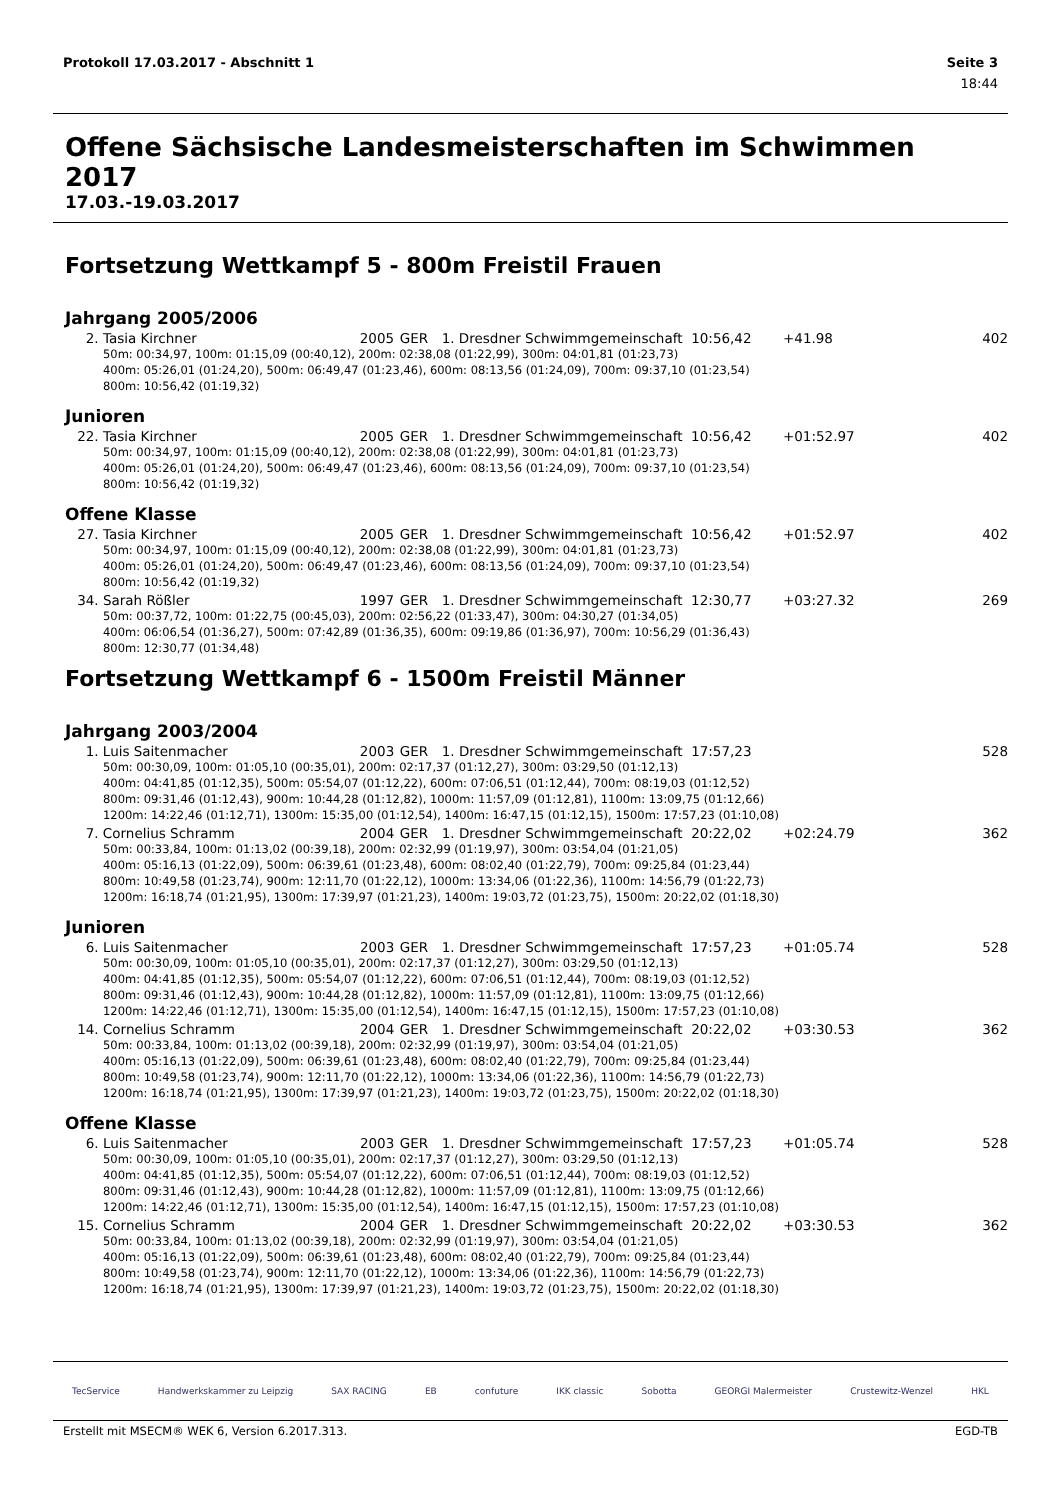Protokoll 17.03.2017 - Abschnitt 1 Seite 3
18:44
Offene Sächsische Landesmeisterschaften im Schwimmen 2017
17.03.-19.03.2017
Fortsetzung Wettkampf 5 - 800m Freistil Frauen
Jahrgang 2005/2006
| 2. | Tasia Kirchner | 2005 | GER | 1. Dresdner Schwimmgemeinschaft | 10:56,42 | +41.98 | 402 |
| 50m: 00:34,97, 100m: 01:15,09 (00:40,12), 200m: 02:38,08 (01:22,99), 300m: 04:01,81 (01:23,73) 400m: 05:26,01 (01:24,20), 500m: 06:49,47 (01:23,46), 600m: 08:13,56 (01:24,09), 700m: 09:37,10 (01:23,54) 800m: 10:56,42 (01:19,32) | | | | | | | |
Junioren
| 22. | Tasia Kirchner | 2005 | GER | 1. Dresdner Schwimmgemeinschaft | 10:56,42 | +01:52.97 | 402 |
| 50m: 00:34,97, 100m: 01:15,09 (00:40,12), 200m: 02:38,08 (01:22,99), 300m: 04:01,81 (01:23,73) 400m: 05:26,01 (01:24,20), 500m: 06:49,47 (01:23,46), 600m: 08:13,56 (01:24,09), 700m: 09:37,10 (01:23,54) 800m: 10:56,42 (01:19,32) | | | | | | | |
Offene Klasse
| 27. | Tasia Kirchner | 2005 | GER | 1. Dresdner Schwimmgemeinschaft | 10:56,42 | +01:52.97 | 402 |
| 50m: 00:34,97, 100m: 01:15,09 (00:40,12), 200m: 02:38,08 (01:22,99), 300m: 04:01,81 (01:23,73) 400m: 05:26,01 (01:24,20), 500m: 06:49,47 (01:23,46), 600m: 08:13,56 (01:24,09), 700m: 09:37,10 (01:23,54) 800m: 10:56,42 (01:19,32) | | | | | | | |
| 34. | Sarah Rößler | 1997 | GER | 1. Dresdner Schwimmgemeinschaft | 12:30,77 | +03:27.32 | 269 |
| 50m: 00:37,72, 100m: 01:22,75 (00:45,03), 200m: 02:56,22 (01:33,47), 300m: 04:30,27 (01:34,05) 400m: 06:06,54 (01:36,27), 500m: 07:42,89 (01:36,35), 600m: 09:19,86 (01:36,97), 700m: 10:56,29 (01:36,43) 800m: 12:30,77 (01:34,48) | | | | | | | |
Fortsetzung Wettkampf 6 - 1500m Freistil Männer
Jahrgang 2003/2004
| 1. | Luis Saitenmacher | 2003 | GER | 1. Dresdner Schwimmgemeinschaft | 17:57,23 | | 528 |
| 50m: 00:30,09, 100m: 01:05,10 (00:35,01), 200m: 02:17,37 (01:12,27), 300m: 03:29,50 (01:12,13) 400m: 04:41,85 (01:12,35), 500m: 05:54,07 (01:12,22), 600m: 07:06,51 (01:12,44), 700m: 08:19,03 (01:12,52) 800m: 09:31,46 (01:12,43), 900m: 10:44,28 (01:12,82), 1000m: 11:57,09 (01:12,81), 1100m: 13:09,75 (01:12,66) 1200m: 14:22,46 (01:12,71), 1300m: 15:35,00 (01:12,54), 1400m: 16:47,15 (01:12,15), 1500m: 17:57,23 (01:10,08) | | | | | | | |
| 7. | Cornelius Schramm | 2004 | GER | 1. Dresdner Schwimmgemeinschaft | 20:22,02 | +02:24.79 | 362 |
| 50m: 00:33,84, 100m: 01:13,02 (00:39,18), 200m: 02:32,99 (01:19,97), 300m: 03:54,04 (01:21,05) 400m: 05:16,13 (01:22,09), 500m: 06:39,61 (01:23,48), 600m: 08:02,40 (01:22,79), 700m: 09:25,84 (01:23,44) 800m: 10:49,58 (01:23,74), 900m: 12:11,70 (01:22,12), 1000m: 13:34,06 (01:22,36), 1100m: 14:56,79 (01:22,73) 1200m: 16:18,74 (01:21,95), 1300m: 17:39,97 (01:21,23), 1400m: 19:03,72 (01:23,75), 1500m: 20:22,02 (01:18,30) | | | | | | | |
Junioren
| 6. | Luis Saitenmacher | 2003 | GER | 1. Dresdner Schwimmgemeinschaft | 17:57,23 | +01:05.74 | 528 |
| 50m: 00:30,09, 100m: 01:05,10 (00:35,01), 200m: 02:17,37 (01:12,27), 300m: 03:29,50 (01:12,13) 400m: 04:41,85 (01:12,35), 500m: 05:54,07 (01:12,22), 600m: 07:06,51 (01:12,44), 700m: 08:19,03 (01:12,52) 800m: 09:31,46 (01:12,43), 900m: 10:44,28 (01:12,82), 1000m: 11:57,09 (01:12,81), 1100m: 13:09,75 (01:12,66) 1200m: 14:22,46 (01:12,71), 1300m: 15:35,00 (01:12,54), 1400m: 16:47,15 (01:12,15), 1500m: 17:57,23 (01:10,08) | | | | | | | |
| 14. | Cornelius Schramm | 2004 | GER | 1. Dresdner Schwimmgemeinschaft | 20:22,02 | +03:30.53 | 362 |
| 50m: 00:33,84, 100m: 01:13,02 (00:39,18), 200m: 02:32,99 (01:19,97), 300m: 03:54,04 (01:21,05) 400m: 05:16,13 (01:22,09), 500m: 06:39,61 (01:23,48), 600m: 08:02,40 (01:22,79), 700m: 09:25,84 (01:23,44) 800m: 10:49,58 (01:23,74), 900m: 12:11,70 (01:22,12), 1000m: 13:34,06 (01:22,36), 1100m: 14:56,79 (01:22,73) 1200m: 16:18,74 (01:21,95), 1300m: 17:39,97 (01:21,23), 1400m: 19:03,72 (01:23,75), 1500m: 20:22,02 (01:18,30) | | | | | | | |
Offene Klasse
| 6. | Luis Saitenmacher | 2003 | GER | 1. Dresdner Schwimmgemeinschaft | 17:57,23 | +01:05.74 | 528 |
| 50m: 00:30,09, 100m: 01:05,10 (00:35,01), 200m: 02:17,37 (01:12,27), 300m: 03:29,50 (01:12,13) 400m: 04:41,85 (01:12,35), 500m: 05:54,07 (01:12,22), 600m: 07:06,51 (01:12,44), 700m: 08:19,03 (01:12,52) 800m: 09:31,46 (01:12,43), 900m: 10:44,28 (01:12,82), 1000m: 11:57,09 (01:12,81), 1100m: 13:09,75 (01:12,66) 1200m: 14:22,46 (01:12,71), 1300m: 15:35,00 (01:12,54), 1400m: 16:47,15 (01:12,15), 1500m: 17:57,23 (01:10,08) | | | | | | | |
| 15. | Cornelius Schramm | 2004 | GER | 1. Dresdner Schwimmgemeinschaft | 20:22,02 | +03:30.53 | 362 |
| 50m: 00:33,84, 100m: 01:13,02 (00:39,18), 200m: 02:32,99 (01:19,97), 300m: 03:54,04 (01:21,05) 400m: 05:16,13 (01:22,09), 500m: 06:39,61 (01:23,48), 600m: 08:02,40 (01:22,79), 700m: 09:25,84 (01:23,44) 800m: 10:49,58 (01:23,74), 900m: 12:11,70 (01:22,12), 1000m: 13:34,06 (01:22,36), 1100m: 14:56,79 (01:22,73) 1200m: 16:18,74 (01:21,95), 1300m: 17:39,97 (01:21,23), 1400m: 19:03,72 (01:23,75), 1500m: 20:22,02 (01:18,30) | | | | | | | |
TecService Handwerkskammer zu Leipzig SAX RACING EB confuture IKK classic Sobotta GEORGI Malermeister Crustewitz-Wenzel HKL
Erstellt mit MSECM® WEK 6, Version 6.2017.313. EGD-TB